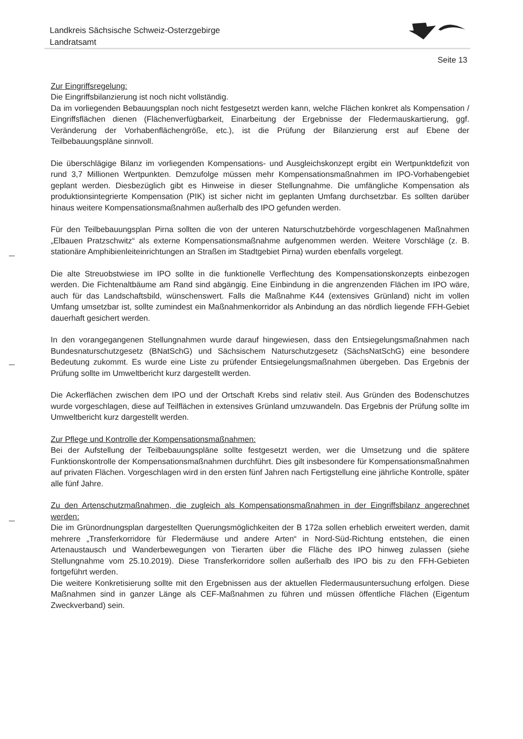Landkreis Sächsische Schweiz-Osterzgebirge
Landratsamt
Seite 13
Zur Eingriffsregelung:
Die Eingriffsbilanzierung ist noch nicht vollständig.
Da im vorliegenden Bebauungsplan noch nicht festgesetzt werden kann, welche Flächen konkret als Kompensation / Eingriffsflächen dienen (Flächenverfügbarkeit, Einarbeitung der Ergebnisse der Fledermauskartierung, ggf. Veränderung der Vorhabenflächengröße, etc.), ist die Prüfung der Bilanzierung erst auf Ebene der Teilbebauungspläne sinnvoll.
Die überschlägige Bilanz im vorliegenden Kompensations- und Ausgleichskonzept ergibt ein Wertpunktdefizit von rund 3,7 Millionen Wertpunkten. Demzufolge müssen mehr Kompensationsmaßnahmen im IPO-Vorhabengebiet geplant werden. Diesbezüglich gibt es Hinweise in dieser Stellungnahme. Die umfängliche Kompensation als produktionsintegrierte Kompensation (PIK) ist sicher nicht im geplanten Umfang durchsetzbar. Es sollten darüber hinaus weitere Kompensationsmaßnahmen außerhalb des IPO gefunden werden.
Für den Teilbebauungsplan Pirna sollten die von der unteren Naturschutzbehörde vorgeschlagenen Maßnahmen „Elbauen Pratzschwitz“ als externe Kompensationsmaßnahme aufgenommen werden. Weitere Vorschläge (z. B. stationäre Amphibienleiteinrichtungen an Straßen im Stadtgebiet Pirna) wurden ebenfalls vorgelegt.
Die alte Streuobstwiese im IPO sollte in die funktionelle Verflechtung des Kompensationskonzepts einbezogen werden. Die Fichtenaltbäume am Rand sind abgängig. Eine Einbindung in die angrenzenden Flächen im IPO wäre, auch für das Landschaftsbild, wünschenswert. Falls die Maßnahme K44 (extensives Grünland) nicht im vollen Umfang umsetzbar ist, sollte zumindest ein Maßnahmenkorridor als Anbindung an das nördlich liegende FFH-Gebiet dauerhaft gesichert werden.
In den vorangegangenen Stellungnahmen wurde darauf hingewiesen, dass den Entsiegelungsmaßnahmen nach Bundesnaturschutzgesetz (BNatSchG) und Sächsischem Naturschutzgesetz (SächsNatSchG) eine besondere Bedeutung zukommt. Es wurde eine Liste zu prüfender Entsiegelungsmaßnahmen übergeben. Das Ergebnis der Prüfung sollte im Umweltbericht kurz dargestellt werden.
Die Ackerflächen zwischen dem IPO und der Ortschaft Krebs sind relativ steil. Aus Gründen des Bodenschutzes wurde vorgeschlagen, diese auf Teilflächen in extensives Grünland umzuwandeln. Das Ergebnis der Prüfung sollte im Umweltbericht kurz dargestellt werden.
Zur Pflege und Kontrolle der Kompensationsmaßnahmen:
Bei der Aufstellung der Teilbebauungspläne sollte festgesetzt werden, wer die Umsetzung und die spätere Funktionskontrolle der Kompensationsmaßnahmen durchführt. Dies gilt insbesondere für Kompensationsmaßnahmen auf privaten Flächen. Vorgeschlagen wird in den ersten fünf Jahren nach Fertigstellung eine jährliche Kontrolle, später alle fünf Jahre.
Zu den Artenschutzmaßnahmen, die zugleich als Kompensationsmaßnahmen in der Eingriffsbilanz angerechnet werden:
Die im Grünordnungsplan dargestellten Querungsmöglichkeiten der B 172a sollen erheblich erweitert werden, damit mehrere „Transferkorridore für Fledermäuse und andere Arten“ in Nord-Süd-Richtung entstehen, die einen Artenaustausch und Wanderbewegungen von Tierarten über die Fläche des IPO hinweg zulassen (siehe Stellungnahme vom 25.10.2019). Diese Transferkorridore sollen außerhalb des IPO bis zu den FFH-Gebieten fortgeführt werden.
Die weitere Konkretisierung sollte mit den Ergebnissen aus der aktuellen Fledermausuntersuchung erfolgen. Diese Maßnahmen sind in ganzer Länge als CEF-Maßnahmen zu führen und müssen öffentliche Flächen (Eigentum Zweckverband) sein.